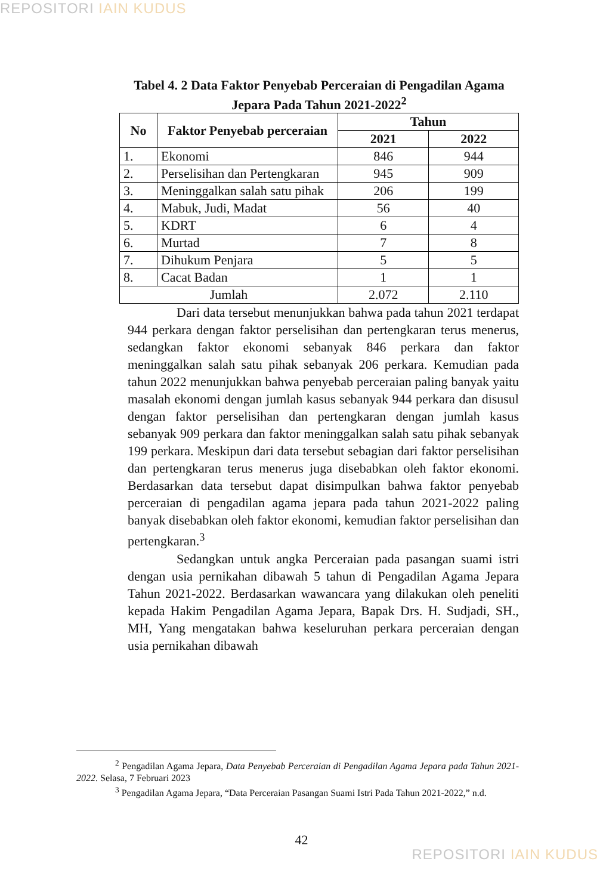REPOSITORI IAIN KUDUS
Tabel 4. 2 Data Faktor Penyebab Perceraian di Pengadilan Agama Jepara Pada Tahun 2021-2022<sup>2</sup>
| No | Faktor Penyebab perceraian | Tahun | |
| --- | --- | --- | --- |
| | | 2021 | 2022 |
| 1. | Ekonomi | 846 | 944 |
| 2. | Perselisihan dan Pertengkaran | 945 | 909 |
| 3. | Meninggalkan salah satu pihak | 206 | 199 |
| 4. | Mabuk, Judi, Madat | 56 | 40 |
| 5. | KDRT | 6 | 4 |
| 6. | Murtad | 7 | 8 |
| 7. | Dihukum Penjara | 5 | 5 |
| 8. | Cacat Badan | 1 | 1 |
| Jumlah | | 2.072 | 2.110 |
Dari data tersebut menunjukkan bahwa pada tahun 2021 terdapat 944 perkara dengan faktor perselisihan dan pertengkaran terus menerus, sedangkan faktor ekonomi sebanyak 846 perkara dan faktor meninggalkan salah satu pihak sebanyak 206 perkara. Kemudian pada tahun 2022 menunjukkan bahwa penyebab perceraian paling banyak yaitu masalah ekonomi dengan jumlah kasus sebanyak 944 perkara dan disusul dengan faktor perselisihan dan pertengkaran dengan jumlah kasus sebanyak 909 perkara dan faktor meninggalkan salah satu pihak sebanyak 199 perkara. Meskipun dari data tersebut sebagian dari faktor perselisihan dan pertengkaran terus menerus juga disebabkan oleh faktor ekonomi. Berdasarkan data tersebut dapat disimpulkan bahwa faktor penyebab perceraian di pengadilan agama jepara pada tahun 2021-2022 paling banyak disebabkan oleh faktor ekonomi, kemudian faktor perselisihan dan pertengkaran.<sup>3</sup>
Sedangkan untuk angka Perceraian pada pasangan suami istri dengan usia pernikahan dibawah 5 tahun di Pengadilan Agama Jepara Tahun 2021-2022. Berdasarkan wawancara yang dilakukan oleh peneliti kepada Hakim Pengadilan Agama Jepara, Bapak Drs. H. Sudjadi, SH., MH, Yang mengatakan bahwa keseluruhan perkara perceraian dengan usia pernikahan dibawah
<sup>2</sup> Pengadilan Agama Jepara, Data Penyebab Perceraian di Pengadilan Agama Jepara pada Tahun 2021-2022. Selasa, 7 Februari 2023
<sup>3</sup> Pengadilan Agama Jepara, “Data Perceraian Pasangan Suami Istri Pada Tahun 2021-2022,” n.d.
42
REPOSITORI IAIN KUDUS